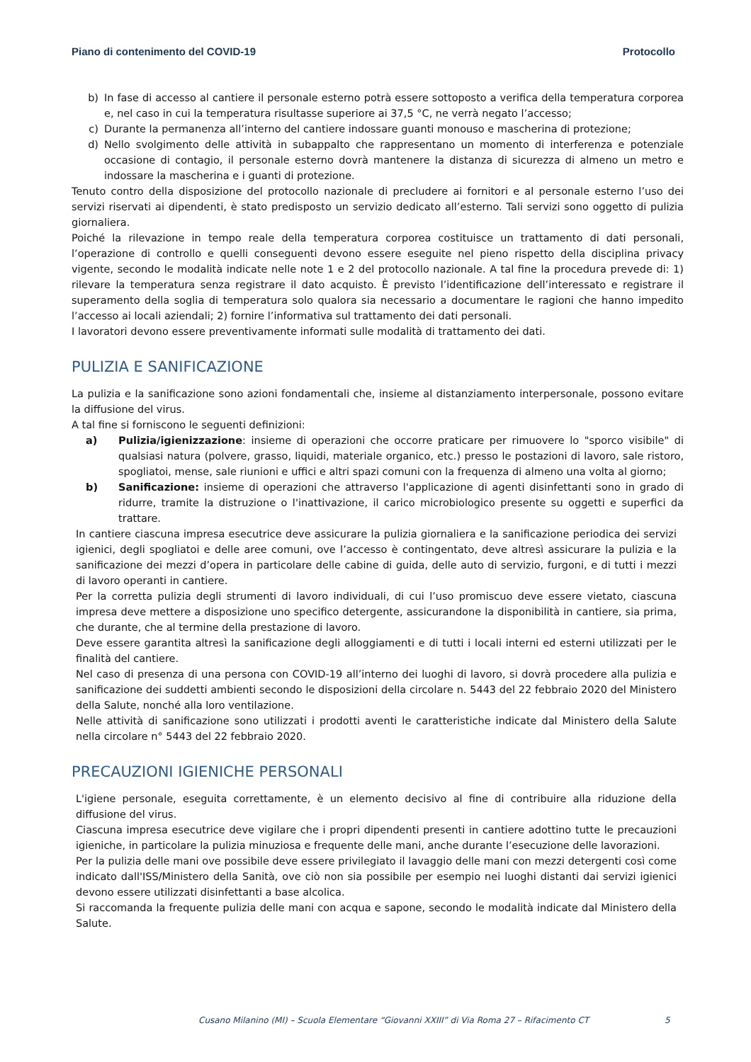Piano di contenimento del COVID-19 Protocollo
b) In fase di accesso al cantiere il personale esterno potrà essere sottoposto a verifica della temperatura corporea e, nel caso in cui la temperatura risultasse superiore ai 37,5 °C, ne verrà negato l’accesso;
c) Durante la permanenza all’interno del cantiere indossare guanti monouso e mascherina di protezione;
d) Nello svolgimento delle attività in subappalto che rappresentano un momento di interferenza e potenziale occasione di contagio, il personale esterno dovrà mantenere la distanza di sicurezza di almeno un metro e indossare la mascherina e i guanti di protezione.
Tenuto contro della disposizione del protocollo nazionale di precludere ai fornitori e al personale esterno l’uso dei servizi riservati ai dipendenti, è stato predisposto un servizio dedicato all’esterno. Tali servizi sono oggetto di pulizia giornaliera.
Poiché la rilevazione in tempo reale della temperatura corporea costituisce un trattamento di dati personali, l’operazione di controllo e quelli conseguenti devono essere eseguite nel pieno rispetto della disciplina privacy vigente, secondo le modalità indicate nelle note 1 e 2 del protocollo nazionale. A tal fine la procedura prevede di: 1) rilevare la temperatura senza registrare il dato acquisto. È previsto l’identificazione dell’interessato e registrare il superamento della soglia di temperatura solo qualora sia necessario a documentare le ragioni che hanno impedito l’accesso ai locali aziendali; 2) fornire l’informativa sul trattamento dei dati personali.
I lavoratori devono essere preventivamente informati sulle modalità di trattamento dei dati.
PULIZIA E SANIFICAZIONE
La pulizia e la sanificazione sono azioni fondamentali che, insieme al distanziamento interpersonale, possono evitare la diffusione del virus.
A tal fine si forniscono le seguenti definizioni:
a) Pulizia/igienizzazione: insieme di operazioni che occorre praticare per rimuovere lo "sporco visibile" di qualsiasi natura (polvere, grasso, liquidi, materiale organico, etc.) presso le postazioni di lavoro, sale ristoro, spogliatoi, mense, sale riunioni e uffici e altri spazi comuni con la frequenza di almeno una volta al giorno;
b) Sanificazione: insieme di operazioni che attraverso l'applicazione di agenti disinfettanti sono in grado di ridurre, tramite la distruzione o l'inattivazione, il carico microbiologico presente su oggetti e superfici da trattare.
In cantiere ciascuna impresa esecutrice deve assicurare la pulizia giornaliera e la sanificazione periodica dei servizi igienici, degli spogliatoi e delle aree comuni, ove l’accesso è contingentato, deve altresì assicurare la pulizia e la sanificazione dei mezzi d’opera in particolare delle cabine di guida, delle auto di servizio, furgoni, e di tutti i mezzi di lavoro operanti in cantiere.
Per la corretta pulizia degli strumenti di lavoro individuali, di cui l’uso promiscuo deve essere vietato, ciascuna impresa deve mettere a disposizione uno specifico detergente, assicurandone la disponibilità in cantiere, sia prima, che durante, che al termine della prestazione di lavoro.
Deve essere garantita altresì la sanificazione degli alloggiamenti e di tutti i locali interni ed esterni utilizzati per le finalità del cantiere.
Nel caso di presenza di una persona con COVID-19 all’interno dei luoghi di lavoro, si dovrà procedere alla pulizia e sanificazione dei suddetti ambienti secondo le disposizioni della circolare n. 5443 del 22 febbraio 2020 del Ministero della Salute, nonché alla loro ventilazione.
Nelle attività di sanificazione sono utilizzati i prodotti aventi le caratteristiche indicate dal Ministero della Salute nella circolare n° 5443 del 22 febbraio 2020.
PRECAUZIONI IGIENICHE PERSONALI
L'igiene personale, eseguita correttamente, è un elemento decisivo al fine di contribuire alla riduzione della diffusione del virus.
Ciascuna impresa esecutrice deve vigilare che i propri dipendenti presenti in cantiere adottino tutte le precauzioni igieniche, in particolare la pulizia minuziosa e frequente delle mani, anche durante l’esecuzione delle lavorazioni.
Per la pulizia delle mani ove possibile deve essere privilegiato il lavaggio delle mani con mezzi detergenti così come indicato dall'ISS/Ministero della Sanità, ove ciò non sia possibile per esempio nei luoghi distanti dai servizi igienici devono essere utilizzati disinfettanti a base alcolica.
Si raccomanda la frequente pulizia delle mani con acqua e sapone, secondo le modalità indicate dal Ministero della Salute.
Cusano Milanino (MI) – Scuola Elementare “Giovanni XXIII” di Via Roma 27 – Rifacimento CT
5